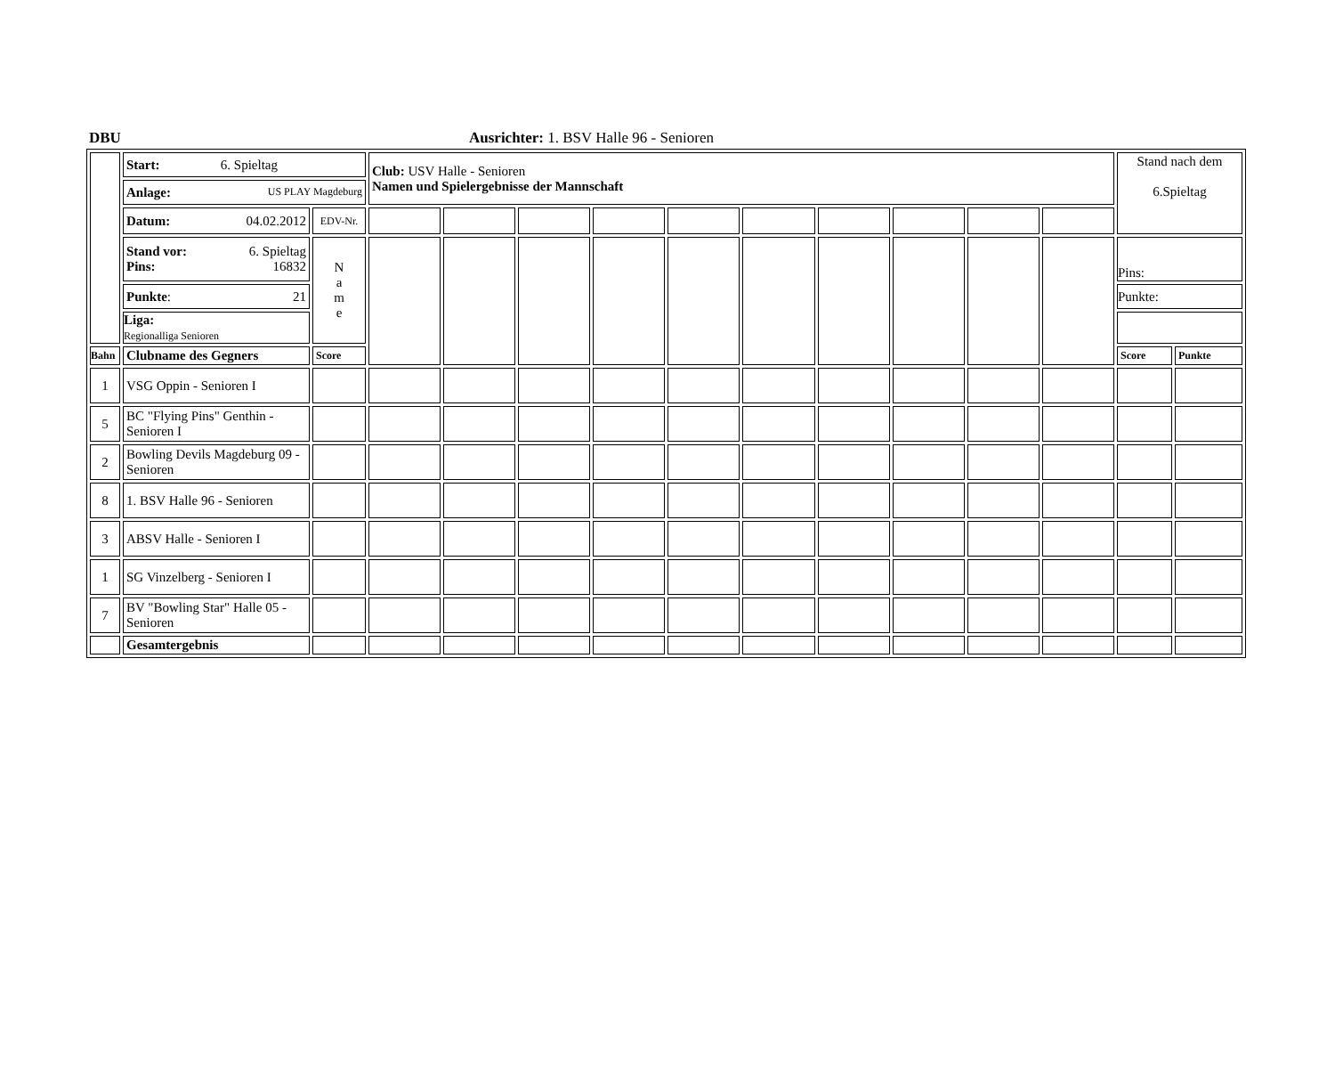DBU Ausrichter: 1. BSV Halle 96 - Senioren
| | Start: 6. Spieltag | | Club: USV Halle - Senioren Namen und Spielergebnisse der Mannschaft | | | | | | | | | | Stand nach dem 6.Spieltag | |
| | Anlage: US PLAY Magdeburg | | | | | | | | | | | | | |
| | Datum: 04.02.2012 | EDV-Nr. | | | | | | | | | | | | |
| | Stand vor: 6. Spieltag Pins: 16832 | N a m e | | | | | | | | | | | Pins: | |
| | Punkte : 21 | | | | | | | | | | | | Punkte: | |
| | Liga: Regionalliga Senioren | | | | | | | | | | | | | |
| Bahn | Clubname des Gegners | Score | | | | | | | | | | | Score | Punkte |
| 1 | VSG Oppin - Senioren I | | | | | | | | | | | | | |
| 5 | BC "Flying Pins" Genthin - Senioren I | | | | | | | | | | | | | |
| 2 | Bowling Devils Magdeburg 09 - Senioren | | | | | | | | | | | | | |
| 8 | 1. BSV Halle 96 - Senioren | | | | | | | | | | | | | |
| 3 | ABSV Halle - Senioren I | | | | | | | | | | | | | |
| 1 | SG Vinzelberg - Senioren I | | | | | | | | | | | | | |
| 7 | BV "Bowling Star" Halle 05 - Senioren | | | | | | | | | | | | | |
| | Gesamtergebnis | | | | | | | | | | | | | |